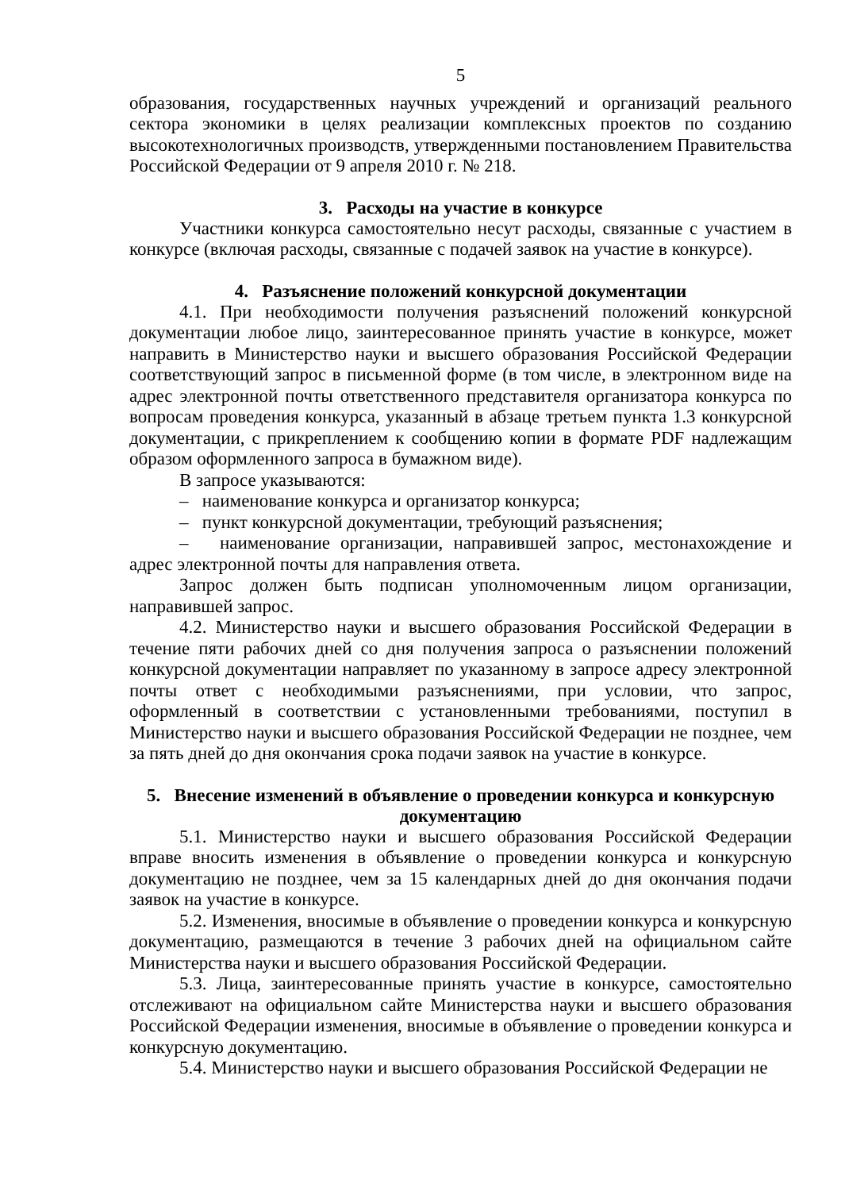5
образования, государственных научных учреждений и организаций реального сектора экономики в целях реализации комплексных проектов по созданию высокотехнологичных производств, утвержденными постановлением Правительства Российской Федерации от 9 апреля 2010 г. № 218.
3. Расходы на участие в конкурсе
Участники конкурса самостоятельно несут расходы, связанные с участием в конкурсе (включая расходы, связанные с подачей заявок на участие в конкурсе).
4. Разъяснение положений конкурсной документации
4.1. При необходимости получения разъяснений положений конкурсной документации любое лицо, заинтересованное принять участие в конкурсе, может направить в Министерство науки и высшего образования Российской Федерации соответствующий запрос в письменной форме (в том числе, в электронном виде на адрес электронной почты ответственного представителя организатора конкурса по вопросам проведения конкурса, указанный в абзаце третьем пункта 1.3 конкурсной документации, с прикреплением к сообщению копии в формате PDF надлежащим образом оформленного запроса в бумажном виде).
В запросе указываются:
– наименование конкурса и организатор конкурса;
– пункт конкурсной документации, требующий разъяснения;
– наименование организации, направившей запрос, местонахождение и адрес электронной почты для направления ответа.
Запрос должен быть подписан уполномоченным лицом организации, направившей запрос.
4.2. Министерство науки и высшего образования Российской Федерации в течение пяти рабочих дней со дня получения запроса о разъяснении положений конкурсной документации направляет по указанному в запросе адресу электронной почты ответ с необходимыми разъяснениями, при условии, что запрос, оформленный в соответствии с установленными требованиями, поступил в Министерство науки и высшего образования Российской Федерации не позднее, чем за пять дней до дня окончания срока подачи заявок на участие в конкурсе.
5. Внесение изменений в объявление о проведении конкурса и конкурсную документацию
5.1. Министерство науки и высшего образования Российской Федерации вправе вносить изменения в объявление о проведении конкурса и конкурсную документацию не позднее, чем за 15 календарных дней до дня окончания подачи заявок на участие в конкурсе.
5.2. Изменения, вносимые в объявление о проведении конкурса и конкурсную документацию, размещаются в течение 3 рабочих дней на официальном сайте Министерства науки и высшего образования Российской Федерации.
5.3. Лица, заинтересованные принять участие в конкурсе, самостоятельно отслеживают на официальном сайте Министерства науки и высшего образования Российской Федерации изменения, вносимые в объявление о проведении конкурса и конкурсную документацию.
5.4. Министерство науки и высшего образования Российской Федерации не